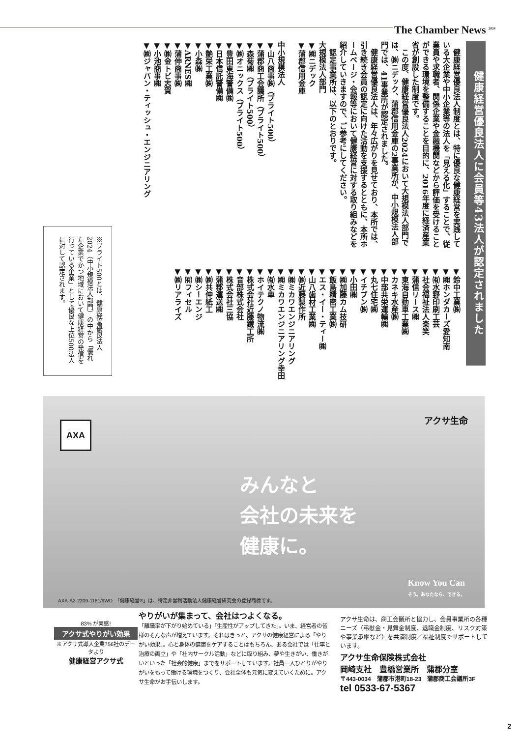The Chamber News <sup>2024</sup>
健康経営優良法人に会員等43法人が認定されました
　健康経営優良法人制度とは、特に優良な健康経営を実践している大企業や中小企業等の法人を「見える化」することで、従業員や求職者、関係企業や金融機関などから評価を受けることができる環境を整備することを目的に、2016年度に経済産業省が創設した制度です。
　この度、健康経営優良法人2024において大規模法人部門では、㈱ニデック、蒲郡信用金庫の2事業所が、中小規模法人部門では、41事業所が認定されました。
　健康経営優良法人は、年々広がりを見せており、本所では、引き続き会員の認定に向けた活動を支援するとともに、本所ホームページ・会報等において健康経営に対する取り組みなどを紹介していきますので、ご参考にしてください。
　認定事業所は、以下のとおりです。
大規模法人部門
▼㈱ニデック
▼蒲郡信用金庫
中小規模法人
▼山八商事㈱（ブライト500）
▼蒲郡商工会議所（ブライト500）
▼森菊㈱（ブライト500）
▼㈱オニックス（ブライト500）
▼豊田東海警備㈱
▼日本信託警備㈱
▼艶栄工業㈱
▼小森㈱
▼ARNES㈱
▼蒲伸商事㈱
▼㈱金トビ志賀
▼小池商事㈱
▼㈱ジャパン・ティッシュ・エンジニアリング
▼鈴中工業㈱
▼㈱ホンダカーズ愛知南
▼㈲水野印刷工芸
▼社会福祉法人楽笑
▼蒲信リース㈱
▼東海自動車工業㈱
▼カネキ水産㈱
▼中部共栄運輸㈱
▼丸七住宅㈱
▼イチブン㈱
▼小田㈱
▼㈱加藤カム技研
▼飯島精密工業㈱
▼エス・イー・ティー㈱
▼山八歯材工業㈱
▼㈱近藤製作所
▼㈱ミカワエンジニアリング
▼㈱ミカワエンジニアリング幸田
▼㈲水車
▼ホイテクノ物流㈱
▼株式会社近藤鐵工所
▼音部株式会社
▼株式会社三協
▼蒲郡運送㈱
▼㈱共伸紙工
▼㈱シーエンジ
▼㈲フィセル
▼㈱リアライズ
※ブライト500とは、健康経営優良法人2024（中小規模法人部門）の中から「優れた企業でかつ地域において健康経営の発信を行っている企業」として優良な上位500法人に対して認定されます。
AXA
アクサ生命
みんなと
会社の未来を
健康に。
Know You Can
そう。あなたなら、できる。
AXA-A2-2209-1161/9WD　「健康経営®」は、特定非営利活動法人健康経営研究会の登録商標です。
83% が実感!
アクサ式やりがい効果
※アクサ式導入企業756社のデータより
健康経営アクサ式
やりがいが集まって、会社はつよくなる。
「離職率が下がり始めている」「生産性がアップしてきた」。いま、経営者の皆様のそんな声が増えています。それはきっと、アクサの健康経営による「やりがい効果」。心と身体の健康をケアすることはもちろん、ある会社では「仕事と治療の両立」や「社内サークル活動」などに取り組み、夢や生きがい、働きがいといった「社会的健康」までをサポートしています。社員一人ひとりがやりがいをもって働ける環境をつくり、会社全体も元気に変えていくために。アクサ生命がお手伝いします。
アクサ生命は、商工会議所と協力し、会員事業所の各種ニーズ（弔慰金・見舞金制度、退職金制度、リスク対策や事業承継など）を共済制度／福祉制度でサポートしています。
アクサ生命保険株式会社
岡崎支社　豊橋営業所　蒲郡分室
〒443-0034　蒲郡市港町18-23　蒲郡商工会議所3F
tel 0533-67-5367
2